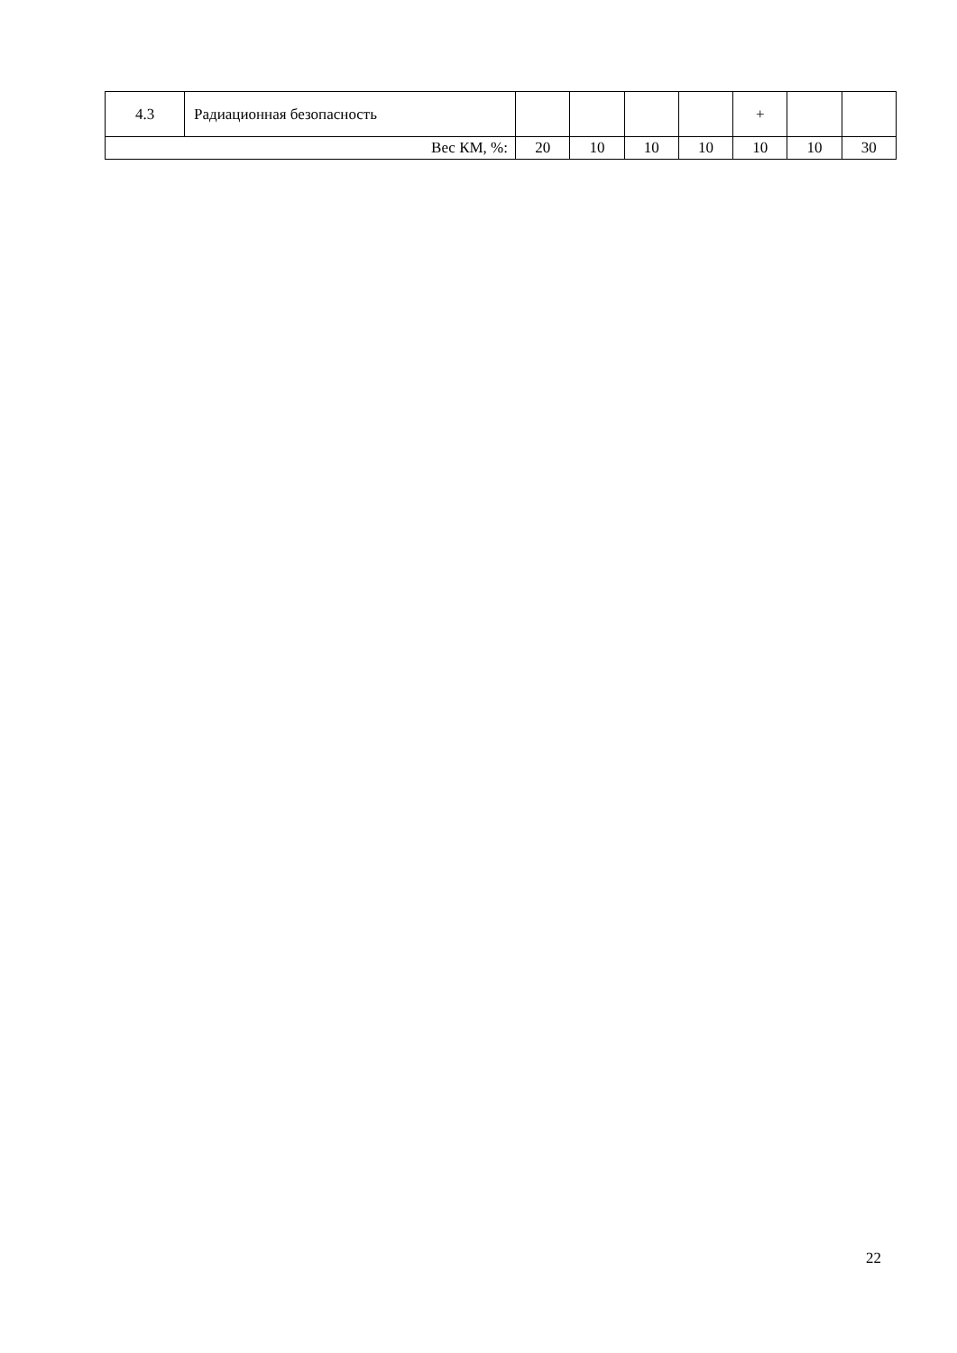| 4.3 | Радиационная безопасность | | | | | + | | |
| Вес КМ, %: | | 20 | 10 | 10 | 10 | 10 | 10 | 30 |
22